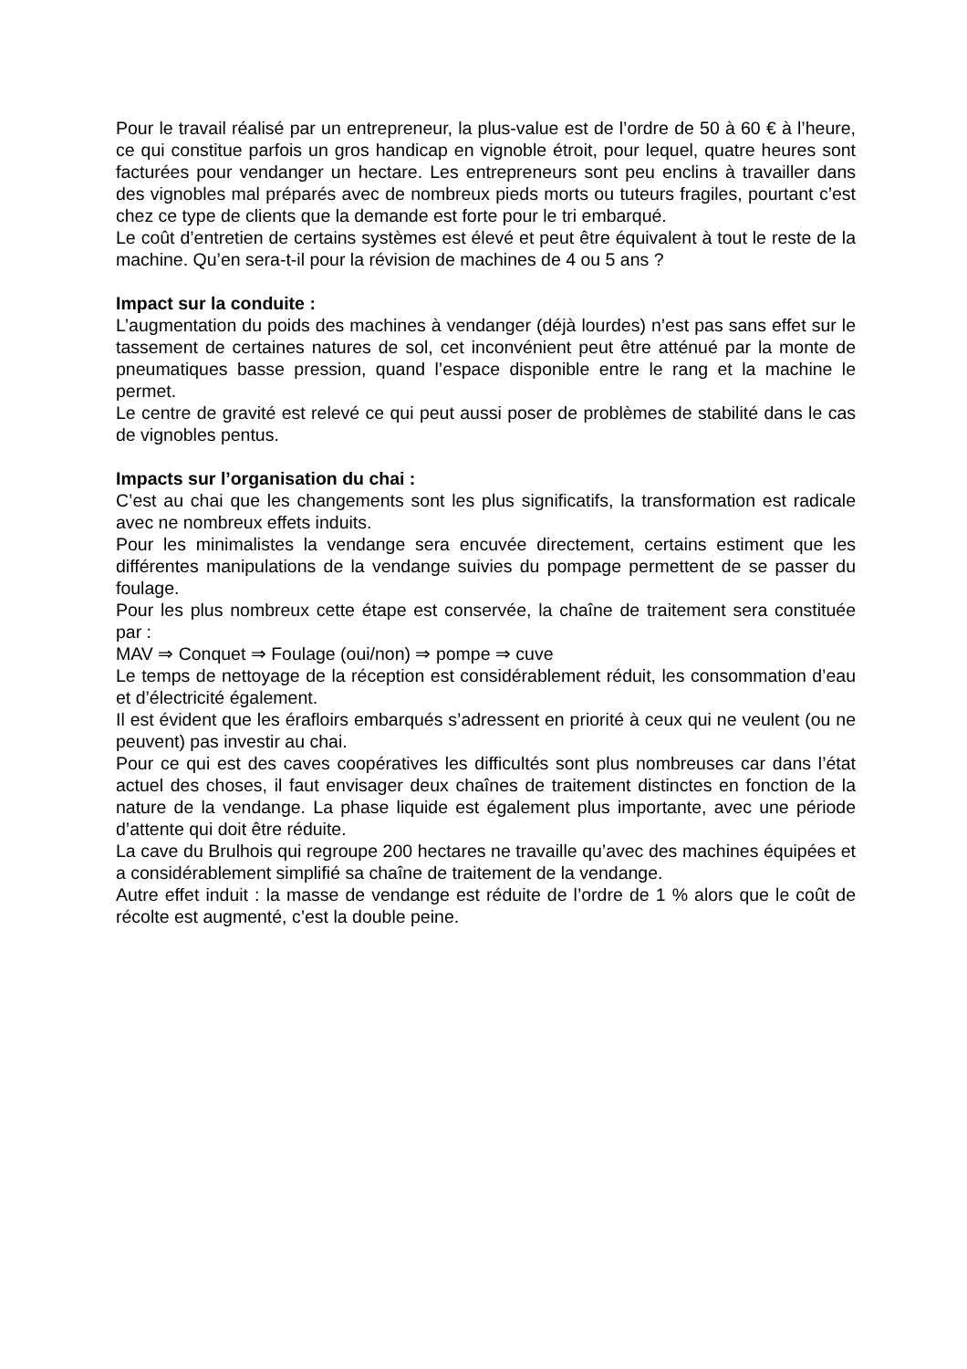Pour le travail réalisé par un entrepreneur, la plus-value est de l’ordre de 50 à 60 € à l’heure, ce qui constitue parfois un gros handicap en vignoble étroit, pour lequel, quatre heures sont facturées pour vendanger un hectare. Les entrepreneurs sont peu enclins à travailler dans des vignobles mal préparés avec de nombreux pieds morts ou tuteurs fragiles, pourtant c’est chez ce type de clients que la demande est forte pour le tri embarqué.
Le coût d’entretien de certains systèmes est élevé et peut être équivalent à tout le reste de la machine. Qu’en sera-t-il pour la révision de machines de 4 ou 5 ans ?
Impact sur la conduite :
L’augmentation du poids des machines à vendanger (déjà lourdes) n’est pas sans effet sur le tassement de certaines natures de sol, cet inconvénient peut être atténué par la monte de pneumatiques basse pression, quand l’espace disponible entre le rang et la machine le permet.
Le centre de gravité est relevé ce qui peut aussi poser de problèmes de stabilité dans le cas de vignobles pentus.
Impacts sur l’organisation du chai :
C’est au chai que les changements sont les plus significatifs, la transformation est radicale avec ne nombreux effets induits.
Pour les minimalistes la vendange sera encuvée directement, certains estiment que les différentes manipulations de la vendange suivies du pompage permettent de se passer du foulage.
Pour les plus nombreux cette étape est conservée, la chaîne de traitement sera constituée par :
MAV ⇒ Conquet ⇒ Foulage (oui/non) ⇒ pompe ⇒ cuve
Le temps de nettoyage de la réception est considérablement réduit, les consommation d’eau et d’électricité également.
Il est évident que les érafloirs embarqués s’adressent en priorité à ceux qui ne veulent (ou ne peuvent) pas investir au chai.
Pour ce qui est des caves coopératives les difficultés sont plus nombreuses car dans l’état actuel des choses, il faut envisager deux chaînes de traitement distinctes en fonction de la nature de la vendange. La phase liquide est également plus importante, avec une période d’attente qui doit être réduite.
La cave du Brulhois qui regroupe 200 hectares ne travaille qu’avec des machines équipées et a considérablement simplifié sa chaîne de traitement de la vendange.
Autre effet induit : la masse de vendange est réduite de l’ordre de 1 % alors que le coût de récolte est augmenté, c’est la double peine.